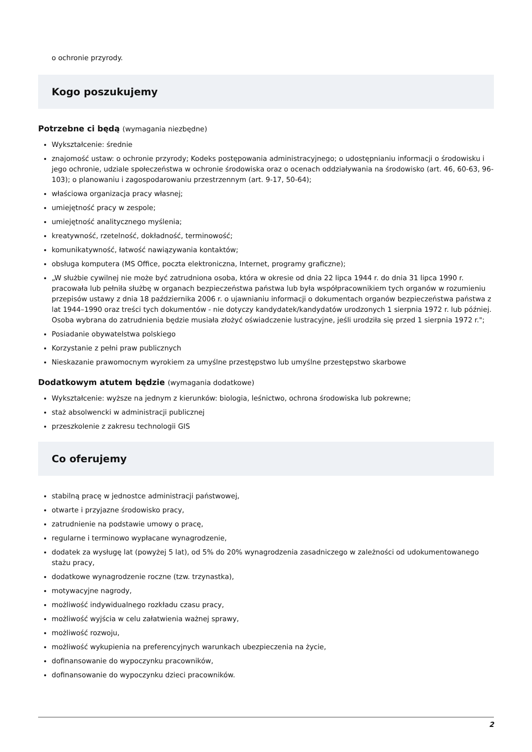o ochronie przyrody.
Kogo poszukujemy
Potrzebne ci będą (wymagania niezbędne)
Wykształcenie: średnie
znajomość ustaw: o ochronie przyrody; Kodeks postępowania administracyjnego; o udostępnianiu informacji o środowisku i jego ochronie, udziale społeczeństwa w ochronie środowiska oraz o ocenach oddziaływania na środowisko (art. 46, 60-63, 96-103); o planowaniu i zagospodarowaniu przestrzennym (art. 9-17, 50-64);
właściowa organizacja pracy własnej;
umiejętność pracy w zespole;
umiejętność analitycznego myślenia;
kreatywność, rzetelność, dokładność, terminowość;
komunikatywność, łatwość nawiązywania kontaktów;
obsługa komputera (MS Office, poczta elektroniczna, Internet, programy graficzne);
„W służbie cywilnej nie może być zatrudniona osoba, która w okresie od dnia 22 lipca 1944 r. do dnia 31 lipca 1990 r. pracowała lub pełniła służbę w organach bezpieczeństwa państwa lub była współpracownikiem tych organów w rozumieniu przepisów ustawy z dnia 18 października 2006 r. o ujawnianiu informacji o dokumentach organów bezpieczeństwa państwa z lat 1944–1990 oraz treści tych dokumentów - nie dotyczy kandydatek/kandydatów urodzonych 1 sierpnia 1972 r. lub później. Osoba wybrana do zatrudnienia będzie musiała złożyć oświadczenie lustracyjne, jeśli urodziła się przed 1 sierpnia 1972 r.";
Posiadanie obywatelstwa polskiego
Korzystanie z pełni praw publicznych
Nieskazanie prawomocnym wyrokiem za umyślne przestępstwo lub umyślne przestępstwo skarbowe
Dodatkowym atutem będzie (wymagania dodatkowe)
Wykształcenie: wyższe na jednym z kierunków: biologia, leśnictwo, ochrona środowiska lub pokrewne;
staż absolwencki w administracji publicznej
przeszkolenie z zakresu technologii GIS
Co oferujemy
stabilną pracę w jednostce administracji państwowej,
otwarte i przyjazne środowisko pracy,
zatrudnienie na podstawie umowy o pracę,
regularne i terminowo wypłacane wynagrodzenie,
dodatek za wysługę lat (powyżej 5 lat), od 5% do 20% wynagrodzenia zasadniczego w zależności od udokumentowanego stażu pracy,
dodatkowe wynagrodzenie roczne (tzw. trzynastka),
motywacyjne nagrody,
możliwość indywidualnego rozkładu czasu pracy,
możliwość wyjścia w celu załatwienia ważnej sprawy,
możliwość rozwoju,
możliwość wykupienia na preferencyjnych warunkach ubezpieczenia na życie,
dofinansowanie do wypoczynku pracowników,
dofinansowanie do wypoczynku dzieci pracowników.
2